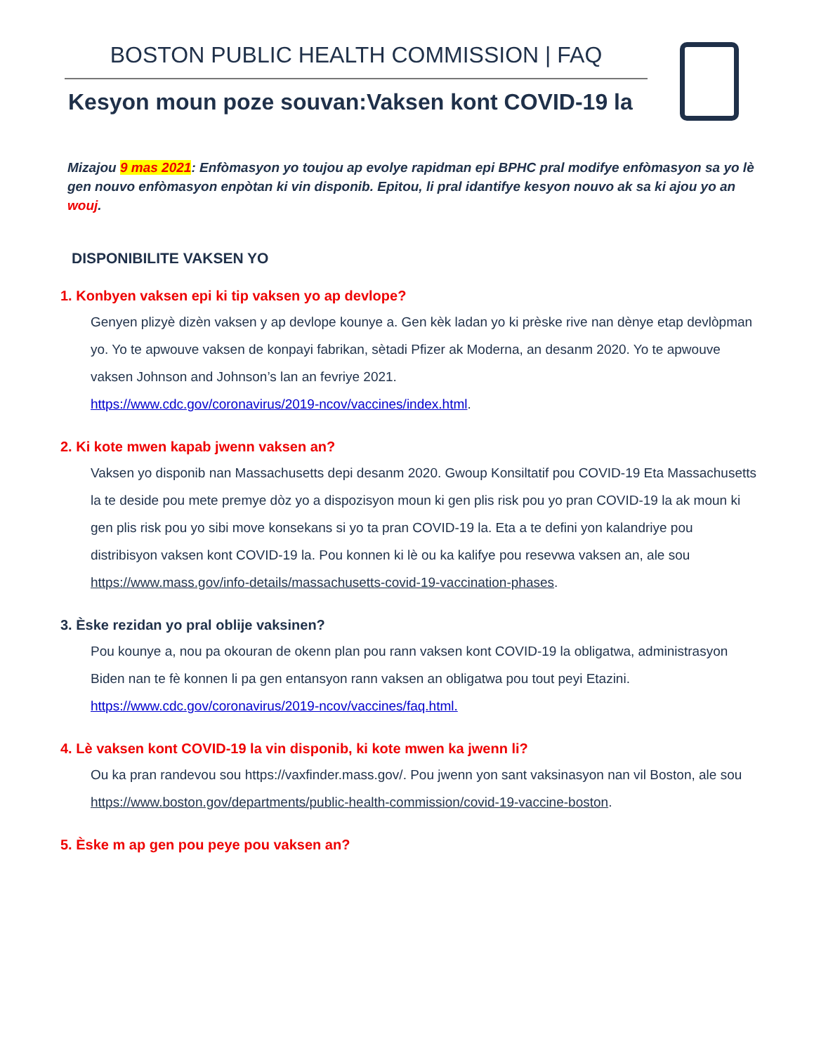BOSTON PUBLIC HEALTH COMMISSION | FAQ
Kesyon moun poze souvan:Vaksen kont COVID-19 la
Mizajou 9 mas 2021: Enfòmasyon yo toujou ap evolye rapidman epi BPHC pral modifye enfòmasyon sa yo lè gen nouvo enfòmasyon enpòtan ki vin disponib. Epitou, li pral idantifye kesyon nouvo ak sa ki ajou yo an wouj.
DISPONIBILITE VAKSEN YO
1. Konbyen vaksen epi ki tip vaksen yo ap devlope?
Genyen plizyè dizèn vaksen y ap devlope kounye a. Gen kèk ladan yo ki prèske rive nan dènye etap devlòpman yo. Yo te apwouve vaksen de konpayi fabrikan, sètadi Pfizer ak Moderna, an desanm 2020. Yo te apwouve vaksen Johnson and Johnson’s lan an fevriye 2021.
https://www.cdc.gov/coronavirus/2019-ncov/vaccines/index.html.
2. Ki kote mwen kapab jwenn vaksen an?
Vaksen yo disponib nan Massachusetts depi desanm 2020. Gwoup Konsiltatif pou COVID-19 Eta Massachusetts la te deside pou mete premye dòz yo a dispozisyon moun ki gen plis risk pou yo pran COVID-19 la ak moun ki gen plis risk pou yo sibi move konsekans si yo ta pran COVID-19 la. Eta a te defini yon kalandriye pou distribisyon vaksen kont COVID-19 la. Pou konnen ki lè ou ka kalifye pou resevwa vaksen an, ale sou
https://www.mass.gov/info-details/massachusetts-covid-19-vaccination-phases.
3. Èske rezidan yo pral oblije vaksinen?
Pou kounye a, nou pa okouran de okenn plan pou rann vaksen kont COVID-19 la obligatwa, administrasyon Biden nan te fè konnen li pa gen entansyon rann vaksen an obligatwa pou tout peyi Etazini.
https://www.cdc.gov/coronavirus/2019-ncov/vaccines/faq.html.
4. Lè vaksen kont COVID-19 la vin disponib, ki kote mwen ka jwenn li?
Ou ka pran randevou sou https://vaxfinder.mass.gov/. Pou jwenn yon sant vaksinasyon nan vil Boston, ale sou https://www.boston.gov/departments/public-health-commission/covid-19-vaccine-boston.
5. Èske m ap gen pou peye pou vaksen an?